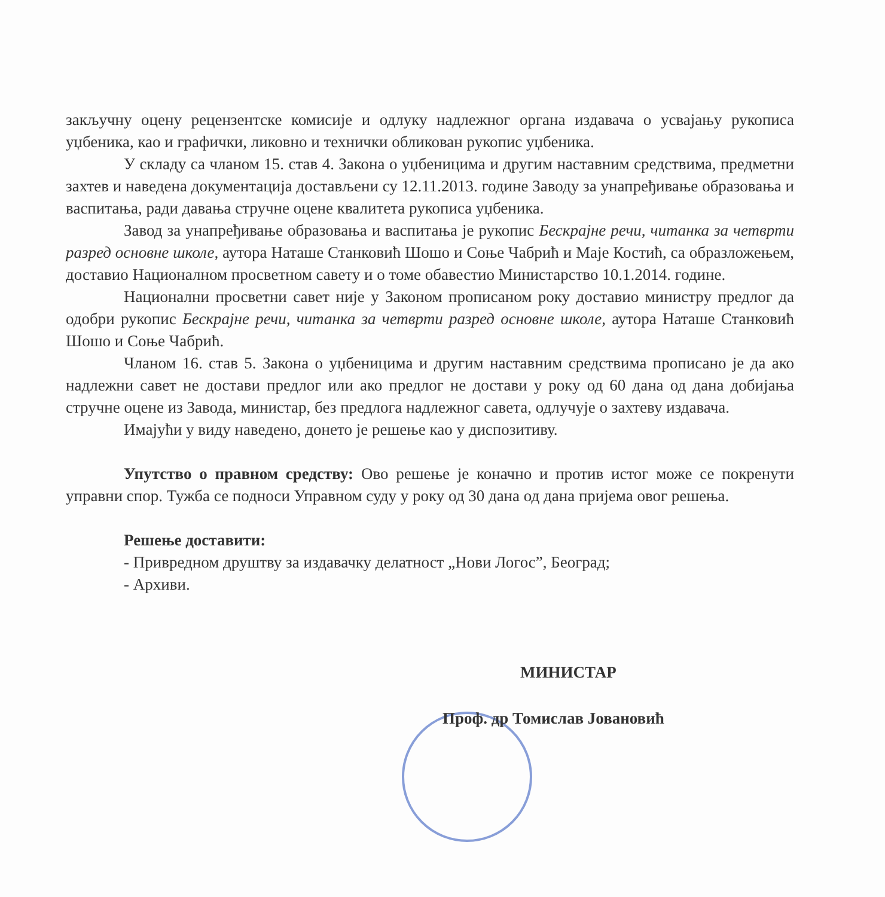закључну оцену рецензентске комисије и одлуку надлежног органа издавача о усвајању рукописа уџбеника, као и графички, ликовно и технички обликован рукопис уџбеника.
У складу са чланом 15. став 4. Закона о уџбеницима и другим наставним средствима, предметни захтев и наведена документација достављени су 12.11.2013. године Заводу за унапређивање образовања и васпитања, ради давања стручне оцене квалитета рукописа уџбеника.
Завод за унапређивање образовања и васпитања је рукопис Бескрајне речи, читанка за четврти разред основне школе, аутора Наташе Станковић Шошо и Соње Чабрић и Маје Костић, са образложењем, доставио Националном просветном савету и о томе обавестио Министарство 10.1.2014. године.
Национални просветни савет није у Законом прописаном року доставио министру предлог да одобри рукопис Бескрајне речи, читанка за четврти разред основне школе, аутора Наташе Станковић Шошо и Соње Чабрић.
Чланом 16. став 5. Закона о уџбеницима и другим наставним средствима прописано је да ако надлежни савет не достави предлог или ако предлог не достави у року од 60 дана од дана добијања стручне оцене из Завода, министар, без предлога надлежног савета, одлучује о захтеву издавача.
Имајући у виду наведено, донето је решење као у диспозитиву.
Упутство о правном средству: Ово решење је коначно и против истог може се покренути управни спор. Тужба се подноси Управном суду у року од 30 дана од дана пријема овог решења.
Решење доставити:
- Привредном друштву за издавачку делатност „Нови Логос”, Београд;
- Архиви.
МИНИСТАР
Проф. др Томислав Јовановић